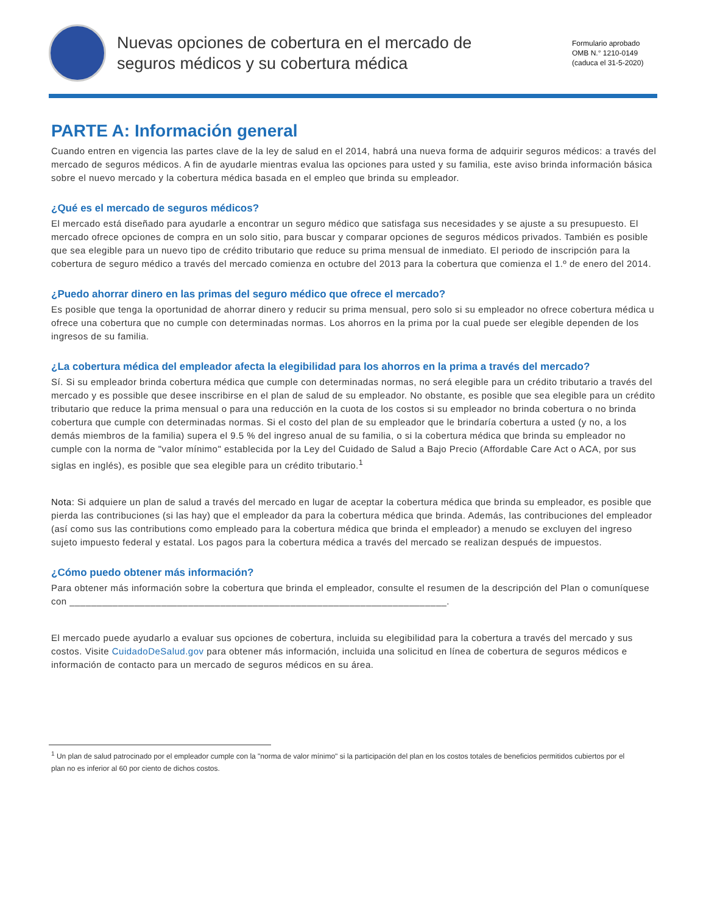Nuevas opciones de cobertura en el mercado de
seguros médicos y su cobertura médica
Formulario aprobado
OMB N.° 1210-0149
(caduca el 31-5-2020)
PARTE A: Información general
Cuando entren en vigencia las partes clave de la ley de salud en el 2014, habrá una nueva forma de adquirir seguros médicos: a través del mercado de seguros médicos. A fin de ayudarle mientras evalua las opciones para usted y su familia, este aviso brinda información básica sobre el nuevo mercado y la cobertura médica basada en el empleo que brinda su empleador.
¿Qué es el mercado de seguros médicos?
El mercado está diseñado para ayudarle a encontrar un seguro médico que satisfaga sus necesidades y se ajuste a su presupuesto. El mercado ofrece opciones de compra en un solo sitio, para buscar y comparar opciones de seguros médicos privados. También es posible que sea elegible para un nuevo tipo de crédito tributario que reduce su prima mensual de inmediato. El periodo de inscripción para la cobertura de seguro médico a través del mercado comienza en octubre del 2013 para la cobertura que comienza el 1.º de enero del 2014.
¿Puedo ahorrar dinero en las primas del seguro médico que ofrece el mercado?
Es posible que tenga la oportunidad de ahorrar dinero y reducir su prima mensual, pero solo si su empleador no ofrece cobertura médica u ofrece una cobertura que no cumple con determinadas normas. Los ahorros en la prima por la cual puede ser elegible dependen de los ingresos de su familia.
¿La cobertura médica del empleador afecta la elegibilidad para los ahorros en la prima a través del mercado?
Sí. Si su empleador brinda cobertura médica que cumple con determinadas normas, no será elegible para un crédito tributario a través del mercado y es possible que desee inscribirse en el plan de salud de su empleador. No obstante, es posible que sea elegible para un crédito tributario que reduce la prima mensual o para una reducción en la cuota de los costos si su empleador no brinda cobertura o no brinda cobertura que cumple con determinadas normas. Si el costo del plan de su empleador que le brindaría cobertura a usted (y no, a los demás miembros de la familia) supera el 9.5 % del ingreso anual de su familia, o si la cobertura médica que brinda su empleador no cumple con la norma de "valor mínimo" establecida por la Ley del Cuidado de Salud a Bajo Precio (Affordable Care Act o ACA, por sus siglas en inglés), es posible que sea elegible para un crédito tributario.<sup>1</sup>
Nota: Si adquiere un plan de salud a través del mercado en lugar de aceptar la cobertura médica que brinda su empleador, es posible que pierda las contribuciones (si las hay) que el empleador da para la cobertura médica que brinda. Además, las contribuciones del empleador (así como sus las contributions como empleado para la cobertura médica que brinda el empleador) a menudo se excluyen del ingreso sujeto impuesto federal y estatal. Los pagos para la cobertura médica a través del mercado se realizan después de impuestos.
¿Cómo puedo obtener más información?
Para obtener más información sobre la cobertura que brinda el empleador, consulte el resumen de la descripción del Plan o comuníquese con ______________________________________________________________________.
El mercado puede ayudarlo a evaluar sus opciones de cobertura, incluida su elegibilidad para la cobertura a través del mercado y sus costos. Visite CuidadoDeSalud.gov para obtener más información, incluida una solicitud en línea de cobertura de seguros médicos e información de contacto para un mercado de seguros médicos en su área.
<sup>1</sup> Un plan de salud patrocinado por el empleador cumple con la "norma de valor mínimo" si la participación del plan en los costos totales de beneficios permitidos cubiertos por el plan no es inferior al 60 por ciento de dichos costos.